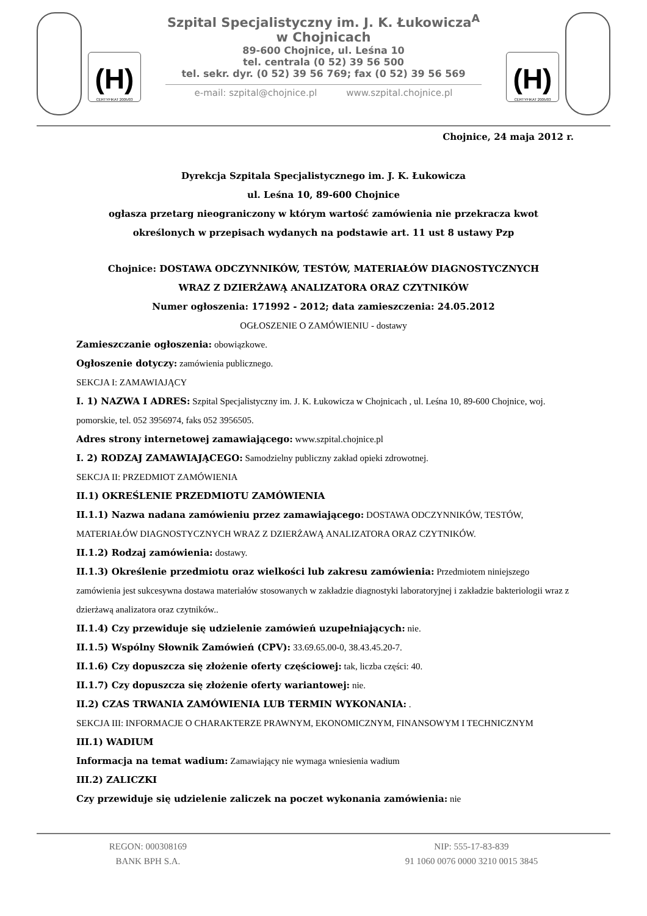(H)
CERTYFIKAT 2005/03
Szpital Specjalistyczny im. J. K. Łukowicza<sup>A</sup>
w Chojnicach
89-600 Chojnice, ul. Leśna 10
tel. centrala (0 52) 39 56 500
tel. sekr. dyr. (0 52) 39 56 769; fax (0 52) 39 56 569
e-mail: szpital@chojnice.pl www.szpital.chojnice.pl
(H)
CERTYFIKAT 2005/03
Chojnice, 24 maja 2012 r.
Dyrekcja Szpitala Specjalistycznego im. J. K. Łukowicza
ul. Leśna 10, 89-600 Chojnice
ogłasza przetarg nieograniczony w którym wartość zamówienia nie przekracza kwot
określonych w przepisach wydanych na podstawie art. 11 ust 8 ustawy Pzp
Chojnice: DOSTAWA ODCZYNNIKÓW, TESTÓW, MATERIAŁÓW DIAGNOSTYCZNYCH
WRAZ Z DZIERŻAWĄ ANALIZATORA ORAZ CZYTNIKÓW
Numer ogłoszenia: 171992 - 2012; data zamieszczenia: 24.05.2012
OGŁOSZENIE O ZAMÓWIENIU - dostawy
Zamieszczanie ogłoszenia: obowiązkowe.
Ogłoszenie dotyczy: zamówienia publicznego.
SEKCJA I: ZAMAWIAJĄCY
I. 1) NAZWA I ADRES: Szpital Specjalistyczny im. J. K. Łukowicza w Chojnicach , ul. Leśna 10, 89-600 Chojnice, woj. pomorskie, tel. 052 3956974, faks 052 3956505.
Adres strony internetowej zamawiającego: www.szpital.chojnice.pl
I. 2) RODZAJ ZAMAWIAJĄCEGO: Samodzielny publiczny zakład opieki zdrowotnej.
SEKCJA II: PRZEDMIOT ZAMÓWIENIA
II.1) OKREŚLENIE PRZEDMIOTU ZAMÓWIENIA
II.1.1) Nazwa nadana zamówieniu przez zamawiającego: DOSTAWA ODCZYNNIKÓW, TESTÓW, MATERIAŁÓW DIAGNOSTYCZNYCH WRAZ Z DZIERŻAWĄ ANALIZATORA ORAZ CZYTNIKÓW.
II.1.2) Rodzaj zamówienia: dostawy.
II.1.3) Określenie przedmiotu oraz wielkości lub zakresu zamówienia: Przedmiotem niniejszego zamówienia jest sukcesywna dostawa materiałów stosowanych w zakładzie diagnostyki laboratoryjnej i zakładzie bakteriologii wraz z dzierżawą analizatora oraz czytników..
II.1.4) Czy przewiduje się udzielenie zamówień uzupełniających: nie.
II.1.5) Wspólny Słownik Zamówień (CPV): 33.69.65.00-0, 38.43.45.20-7.
II.1.6) Czy dopuszcza się złożenie oferty częściowej: tak, liczba części: 40.
II.1.7) Czy dopuszcza się złożenie oferty wariantowej: nie.
II.2) CZAS TRWANIA ZAMÓWIENIA LUB TERMIN WYKONANIA: .
SEKCJA III: INFORMACJE O CHARAKTERZE PRAWNYM, EKONOMICZNYM, FINANSOWYM I TECHNICZNYM
III.1) WADIUM
Informacja na temat wadium: Zamawiający nie wymaga wniesienia wadium
III.2) ZALICZKI
Czy przewiduje się udzielenie zaliczek na poczet wykonania zamówienia: nie
REGON: 000308169
BANK BPH S.A.
NIP: 555-17-83-839
91 1060 0076 0000 3210 0015 3845